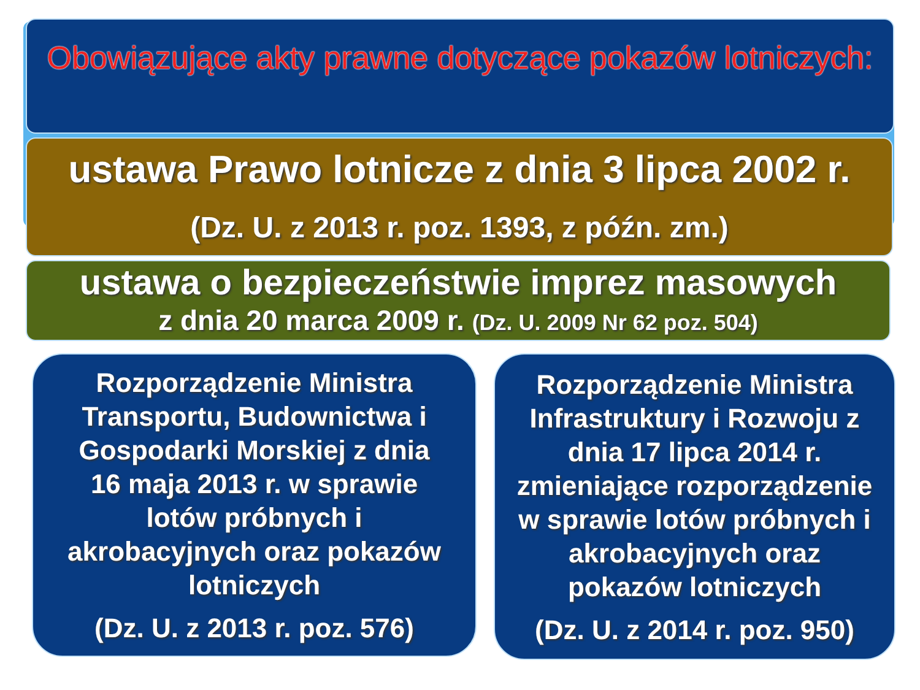Obowiązujące akty prawne dotyczące pokazów lotniczych:
ustawa Prawo lotnicze z dnia 3 lipca 2002 r.
(Dz. U. z 2013 r. poz. 1393, z późn. zm.)
ustawa o bezpieczeństwie imprez masowych
z dnia 20 marca 2009 r. (Dz. U. 2009 Nr 62 poz. 504)
Rozporządzenie Ministra Transportu, Budownictwa i Gospodarki Morskiej z dnia 16 maja 2013 r. w sprawie lotów próbnych i akrobacyjnych oraz pokazów lotniczych
(Dz. U. z 2013 r. poz. 576)
Rozporządzenie Ministra Infrastruktury i Rozwoju z dnia 17 lipca 2014 r. zmieniające rozporządzenie w sprawie lotów próbnych i akrobacyjnych oraz pokazów lotniczych
(Dz. U. z 2014 r. poz. 950)